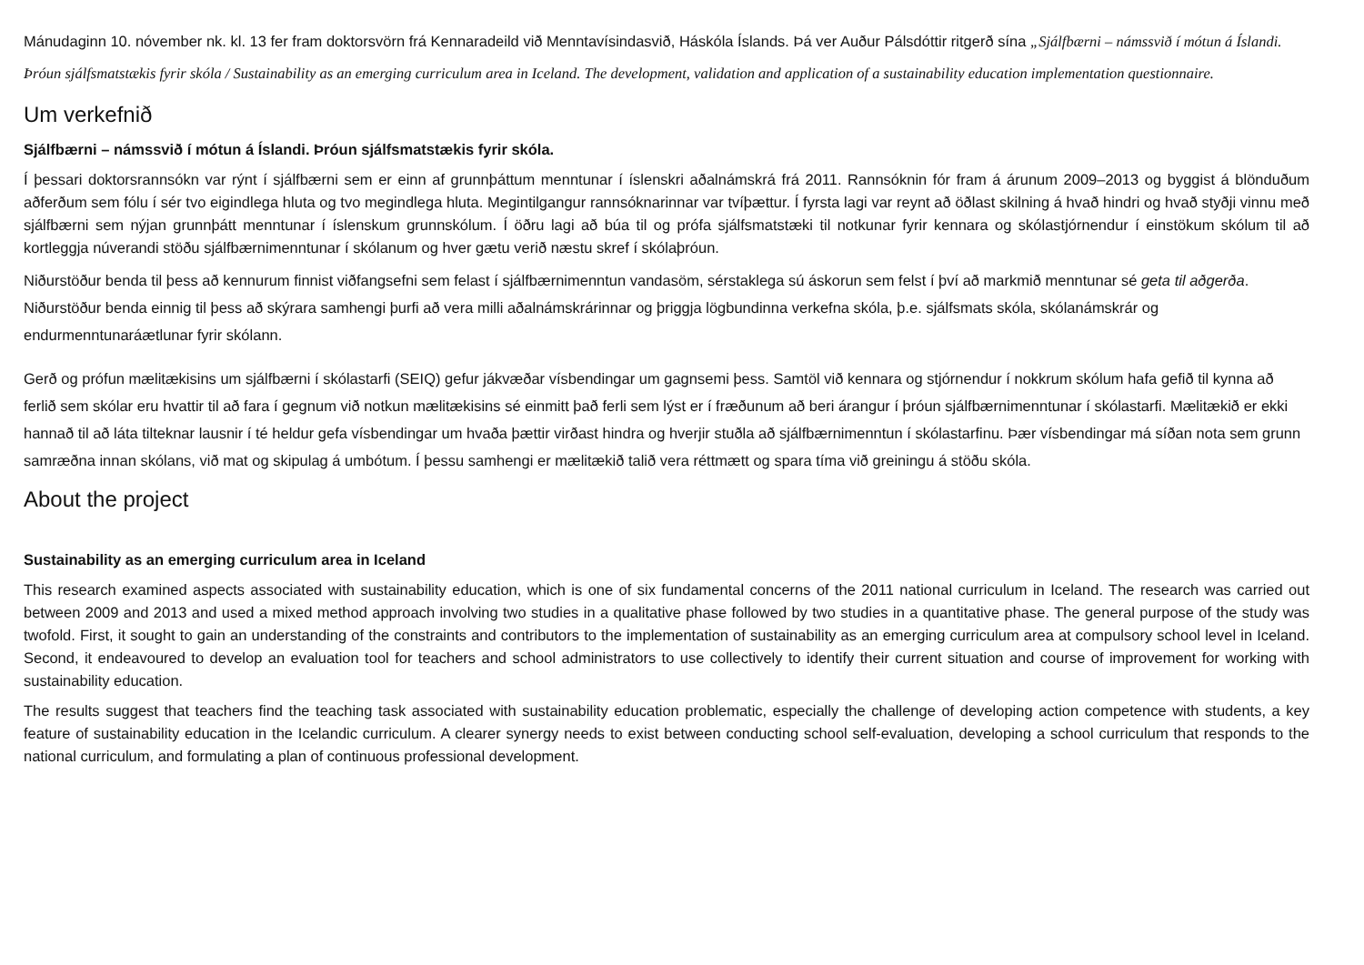Mánudaginn 10. nóvember nk. kl. 13 fer fram doktorsvörn frá Kennaradeild við Menntavísindasvið, Háskóla Íslands. Þá ver Auður Pálsdóttir ritgerð sína „Sjálfbærni – námssvið í mótun á Íslandi. Þróun sjálfsmatstækis fyrir skóla / Sustainability as an emerging curriculum area in Iceland. The development, validation and application of a sustainability education implementation questionnaire.
Um verkefnið
Sjálfbærni – námssvið í mótun á Íslandi. Þróun sjálfsmatstækis fyrir skóla.
Í þessari doktorsrannsókn var rýnt í sjálfbærni sem er einn af grunnþáttum menntunar í íslenskri aðalnámskrá frá 2011. Rannsóknin fór fram á árunum 2009–2013 og byggist á blönduðum aðferðum sem fólu í sér tvo eigindlega hluta og tvo megindlega hluta. Megintilgangur rannsóknarinnar var tvíþættur. Í fyrsta lagi var reynt að öðlast skilning á hvað hindri og hvað styðji vinnu með sjálfbærni sem nýjan grunnþátt menntunar í íslenskum grunnskólum. Í öðru lagi að búa til og prófa sjálfsmatstæki til notkunar fyrir kennara og skólastjórnendur í einstökum skólum til að kortleggja núverandi stöðu sjálfbærnimenntunar í skólanum og hver gætu verið næstu skref í skólaþróun.
Niðurstöður benda til þess að kennurum finnist viðfangsefni sem felast í sjálfbærnimenntun vandasöm, sérstaklega sú áskorun sem felst í því að markmið menntunar sé geta til aðgerða. Niðurstöður benda einnig til þess að skýrara samhengi þurfi að vera milli aðalnámskrárinnar og þriggja lögbundinna verkefna skóla, þ.e. sjálfsmats skóla, skólanámskrár og endurmenntunaráætlunar fyrir skólann.
Gerð og prófun mælitækisins um sjálfbærni í skólastarfi (SEIQ) gefur jákvæðar vísbendingar um gagnsemi þess. Samtöl við kennara og stjórnendur í nokkrum skólum hafa gefið til kynna að ferlið sem skólar eru hvattir til að fara í gegnum við notkun mælitækisins sé einmitt það ferli sem lýst er í fræðunum að beri árangur í þróun sjálfbærnimenntunar í skólastarfi. Mælitækið er ekki hannað til að láta tilteknar lausnir í té heldur gefa vísbendingar um hvaða þættir virðast hindra og hverjir stuðla að sjálfbærnimenntun í skólastarfinu. Þær vísbendingar má síðan nota sem grunn samræðna innan skólans, við mat og skipulag á umbótum. Í þessu samhengi er mælitækið talið vera réttmætt og spara tíma við greiningu á stöðu skóla.
About the project
Sustainability as an emerging curriculum area in Iceland
This research examined aspects associated with sustainability education, which is one of six fundamental concerns of the 2011 national curriculum in Iceland. The research was carried out between 2009 and 2013 and used a mixed method approach involving two studies in a qualitative phase followed by two studies in a quantitative phase. The general purpose of the study was twofold. First, it sought to gain an understanding of the constraints and contributors to the implementation of sustainability as an emerging curriculum area at compulsory school level in Iceland. Second, it endeavoured to develop an evaluation tool for teachers and school administrators to use collectively to identify their current situation and course of improvement for working with sustainability education.
The results suggest that teachers find the teaching task associated with sustainability education problematic, especially the challenge of developing action competence with students, a key feature of sustainability education in the Icelandic curriculum. A clearer synergy needs to exist between conducting school self-evaluation, developing a school curriculum that responds to the national curriculum, and formulating a plan of continuous professional development.